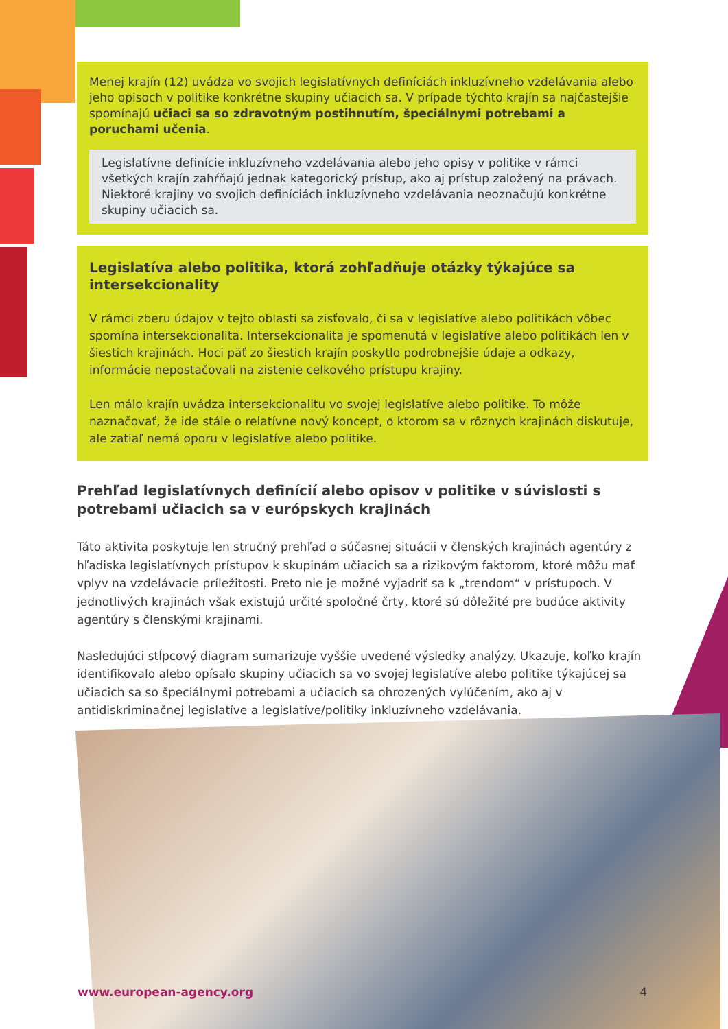Menej krajín (12) uvádza vo svojich legislatívnych definíciách inkluzívneho vzdelávania alebo jeho opisoch v politike konkrétne skupiny učiacich sa. V prípade týchto krajín sa najčastejšie spomínajú učiaci sa so zdravotným postihnutím, špeciálnymi potrebami a poruchami učenia.
Legislatívne definície inkluzívneho vzdelávania alebo jeho opisy v politike v rámci všetkých krajín zahŕňajú jednak kategorický prístup, ako aj prístup založený na právach. Niektoré krajiny vo svojich definíciách inkluzívneho vzdelávania neoznačujú konkrétne skupiny učiacich sa.
Legislatíva alebo politika, ktorá zohľadňuje otázky týkajúce sa intersekcionality
V rámci zberu údajov v tejto oblasti sa zisťovalo, či sa v legislatíve alebo politikách vôbec spomína intersekcionalita. Intersekcionalita je spomenutá v legislatíve alebo politikách len v šiestich krajinách. Hoci päť zo šiestich krajín poskytlo podrobnejšie údaje a odkazy, informácie nepostačovali na zistenie celkového prístupu krajiny.
Len málo krajín uvádza intersekcionalitu vo svojej legislatíve alebo politike. To môže naznačovať, že ide stále o relatívne nový koncept, o ktorom sa v rôznych krajinách diskutuje, ale zatiaľ nemá oporu v legislatíve alebo politike.
Prehľad legislatívnych definícií alebo opisov v politike v súvislosti s potrebami učiacich sa v európskych krajinách
Táto aktivita poskytuje len stručný prehľad o súčasnej situácii v členských krajinách agentúry z hľadiska legislatívnych prístupov k skupinám učiacich sa a rizikovým faktorom, ktoré môžu mať vplyv na vzdelávacie príležitosti. Preto nie je možné vyjadriť sa k „trendom“ v prístupoch. V jednotlivých krajinách však existujú určité spoločné črty, ktoré sú dôležité pre budúce aktivity agentúry s členskými krajinami.
Nasledujúci stĺpcový diagram sumarizuje vyššie uvedené výsledky analýzy. Ukazuje, koľko krajín identifikovalo alebo opísalo skupiny učiacich sa vo svojej legislatíve alebo politike týkajúcej sa učiacich sa so špeciálnymi potrebami a učiacich sa ohrozených vylúčením, ako aj v antidiskriminačnej legislatíve a legislatíve/politiky inkluzívneho vzdelávania.
www.european-agency.org 4